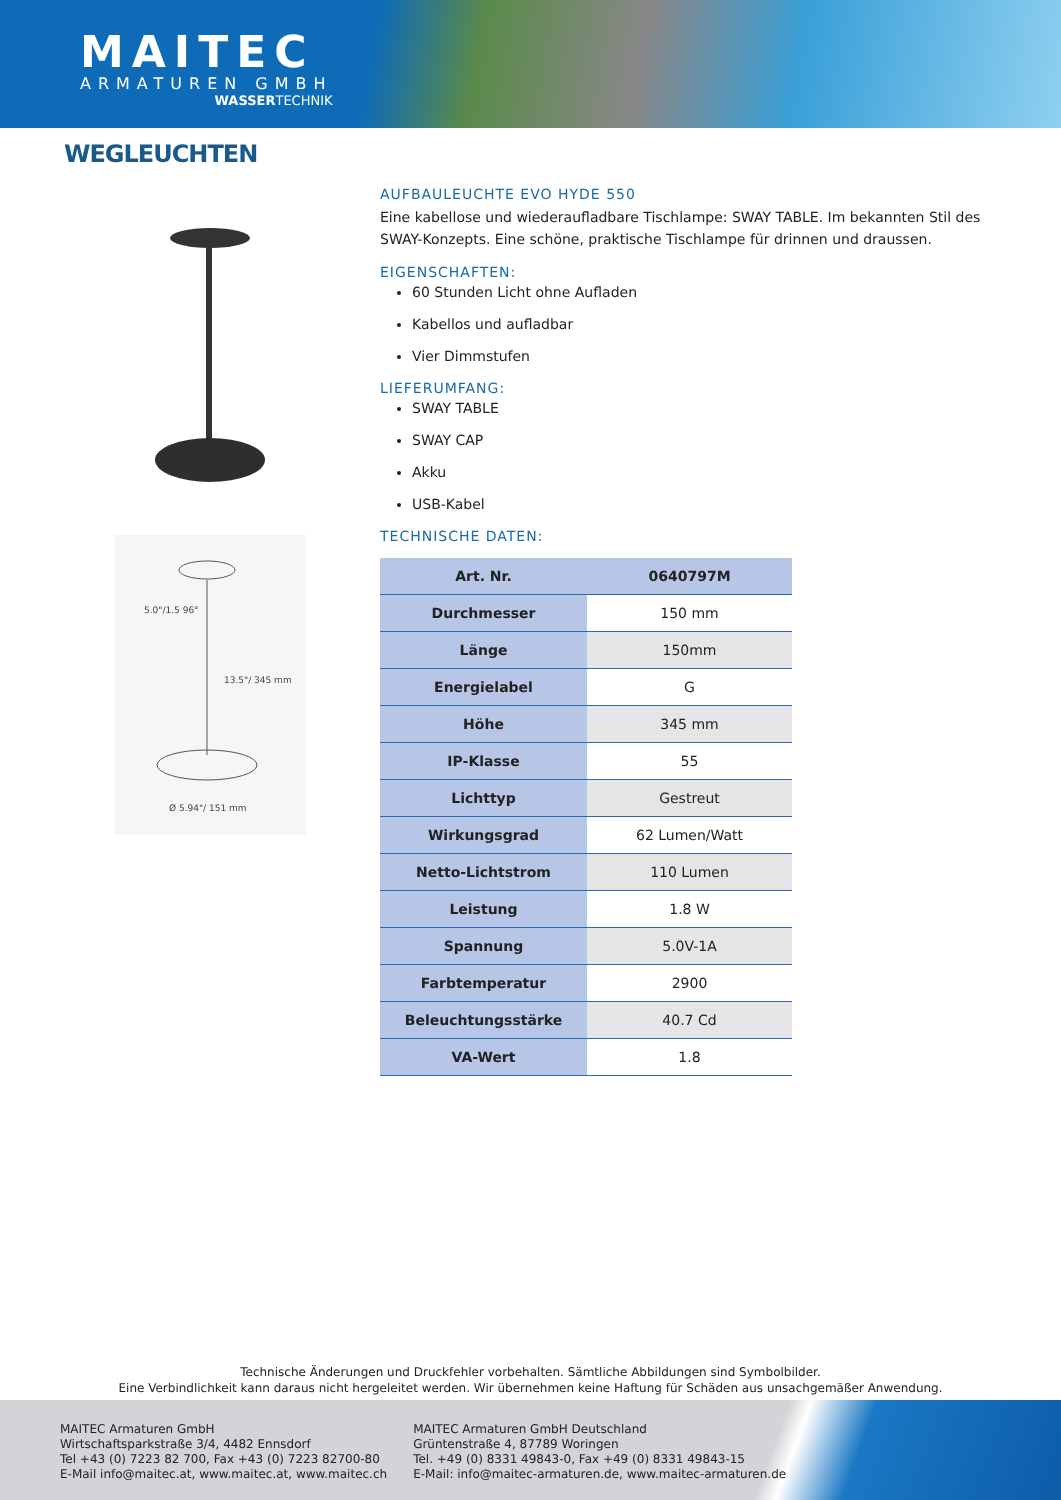MAITEC
ARMATUREN GMBH
WASSERTECHNIK
WEGLEUCHTEN
Ø 5.94"/ 151 mm
5.0"/1.5 96°
13.5"/ 345 mm
AUFBAULEUCHTE EVO HYDE 550
Eine kabellose und wiederaufladbare Tischlampe: SWAY TABLE. Im bekannten Stil des SWAY-Konzepts. Eine schöne, praktische Tischlampe für drinnen und draussen.
EIGENSCHAFTEN:
60 Stunden Licht ohne Aufladen
Kabellos und aufladbar
Vier Dimmstufen
LIEFERUMFANG:
SWAY TABLE
SWAY CAP
Akku
USB-Kabel
TECHNISCHE DATEN:
| Art. Nr. | 0640797M |
| Durchmesser | 150 mm |
| Länge | 150mm |
| Energielabel | G |
| Höhe | 345 mm |
| IP-Klasse | 55 |
| Lichttyp | Gestreut |
| Wirkungsgrad | 62 Lumen/Watt |
| Netto-Lichtstrom | 110 Lumen |
| Leistung | 1.8 W |
| Spannung | 5.0V-1A |
| Farbtemperatur | 2900 |
| Beleuchtungsstärke | 40.7 Cd |
| VA-Wert | 1.8 |
Technische Änderungen und Druckfehler vorbehalten. Sämtliche Abbildungen sind Symbolbilder.
Eine Verbindlichkeit kann daraus nicht hergeleitet werden. Wir übernehmen keine Haftung für Schäden aus unsachgemäßer Anwendung.
MAITEC Armaturen GmbH
Wirtschaftsparkstraße 3/4, 4482 Ennsdorf
Tel +43 (0) 7223 82 700, Fax +43 (0) 7223 82700-80
E-Mail info@maitec.at, www.maitec.at, www.maitec.ch
MAITEC Armaturen GmbH Deutschland
Grüntenstraße 4, 87789 Woringen
Tel. +49 (0) 8331 49843-0, Fax +49 (0) 8331 49843-15
E-Mail: info@maitec-armaturen.de, www.maitec-armaturen.de